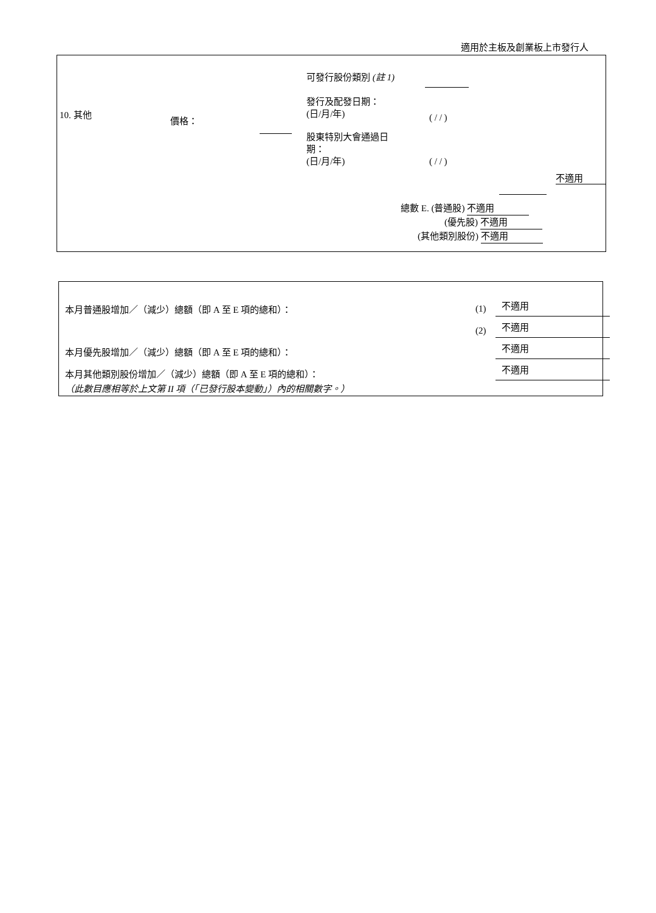適用於主板及創業板上市發行人
10. 其他
價格：
可發行股份類別 (註 1)
發行及配發日期：
(日/月/年)
( / / )
股東特別大會通過日
期：
(日/月/年)
( / / )
不適用
總數 E. (普通股) 不適用
(優先股) 不適用
(其他類別股份) 不適用
本月普通股增加／（減少）總額（即 A 至 E 項的總和）：
(1) 不適用
(2)
不適用
本月優先股增加／（減少）總額（即 A 至 E 項的總和）：
不適用
本月其他類別股份增加／（減少）總額（即 A 至 E 項的總和）：
不適用
（此數目應相等於上文第 II 項（「已發行股本變動」）內的相關數字。）